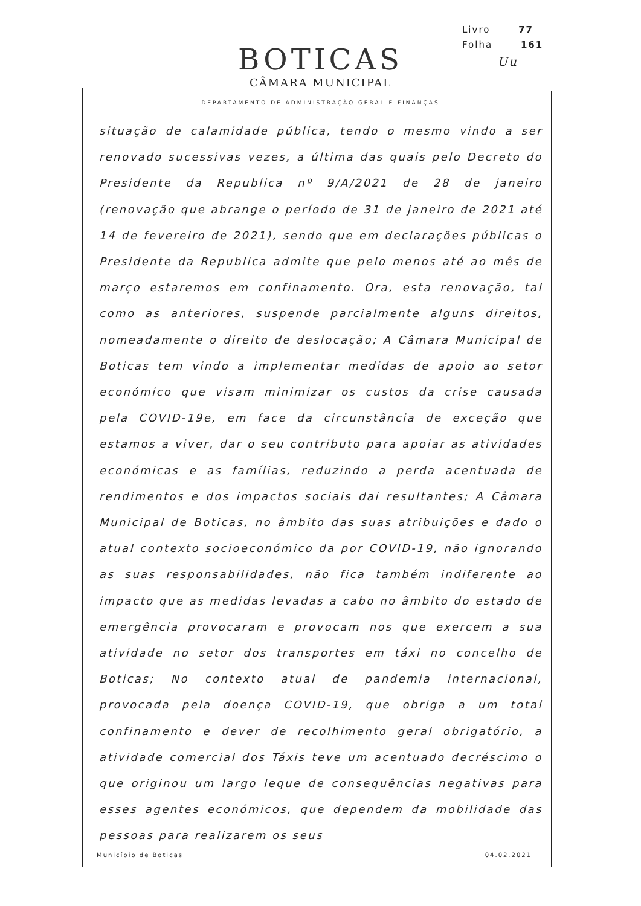Livro 77
Folha 161
Uu
BOTICAS
CÂMARA MUNICIPAL
DEPARTAMENTO DE ADMINISTRAÇÃO GERAL E FINANÇAS
situação de calamidade pública, tendo o mesmo vindo a ser renovado sucessivas vezes, a última das quais pelo Decreto do Presidente da Republica nº 9/A/2021 de 28 de janeiro (renovação que abrange o período de 31 de janeiro de 2021 até 14 de fevereiro de 2021), sendo que em declarações públicas o Presidente da Republica admite que pelo menos até ao mês de março estaremos em confinamento. Ora, esta renovação, tal como as anteriores, suspende parcialmente alguns direitos, nomeadamente o direito de deslocação; A Câmara Municipal de Boticas tem vindo a implementar medidas de apoio ao setor económico que visam minimizar os custos da crise causada pela COVID-19e, em face da circunstância de exceção que estamos a viver, dar o seu contributo para apoiar as atividades económicas e as famílias, reduzindo a perda acentuada de rendimentos e dos impactos sociais dai resultantes; A Câmara Municipal de Boticas, no âmbito das suas atribuições e dado o atual contexto socioeconómico da por COVID-19, não ignorando as suas responsabilidades, não fica também indiferente ao impacto que as medidas levadas a cabo no âmbito do estado de emergência provocaram e provocam nos que exercem a sua atividade no setor dos transportes em táxi no concelho de Boticas; No contexto atual de pandemia internacional, provocada pela doença COVID-19, que obriga a um total confinamento e dever de recolhimento geral obrigatório, a atividade comercial dos Táxis teve um acentuado decréscimo o que originou um largo leque de consequências negativas para esses agentes económicos, que dependem da mobilidade das pessoas para realizarem os seus
Município de Boticas 04.02.2021